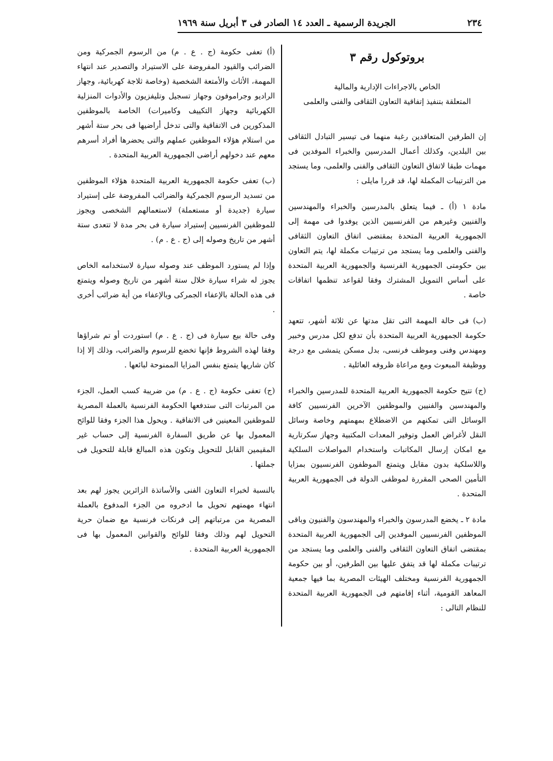٢٣٤ الجريدة الرسمية ـ العدد ١٤ الصادر فى ٣ أبريل سنة ١٩٦٩
بروتوكول رقم ٣
الخاص بالاجراءات الإدارية والمالية
المتعلقة بتنفيذ إتفاقية التعاون الثقافى والفنى والعلمى
إن الطرفين المتعاقدين رغبة منهما فى تيسير التبادل الثقافى بين البلدين، وكذلك أعمال المدرسين والخبراء الموفدين فى مهمات طبقا لاتفاق التعاون الثقافى والفنى والعلمى، وما يستجد من الترتيبات المكملة لها، قد قررا مايلى :
مادة ١ (أ) ـ فيما يتعلق بالمدرسين والخبراء والمهندسين والفنيين وغيرهم من الفرنسيين الذين يوفدوا فى مهمة إلى الجمهورية العربية المتحدة بمقتضى اتفاق التعاون الثقافى والفنى والعلمى وما يستجد من ترتيبات مكملة لها، يتم التعاون بين حكومتى الجمهورية الفرنسية والجمهورية العربية المتحدة على أساس التمويل المشترك وفقا لقواعد تنظمها اتفاقات خاصة .
(ب) فى حالة المهمة التى تقل مدتها عن ثلاثة أشهر، تتعهد حكومة الجمهورية العربية المتحدة بأن تدفع لكل مدرس وخبير ومهندس وفنى وموظف فرنسى، بدل مسكن يتمشى مع درجة ووظيفة المبعوث ومع مراعاة ظروفه العائلية .
(ج) تتيح حكومة الجمهورية العربية المتحدة للمدرسين والخبراء والمهندسين والفنيين والموظفين الآخرين الفرنسيين كافة الوسائل التى تمكنهم من الاضطلاع بمهمتهم وخاصة وسائل النقل لأغراض العمل وتوفير المعدات المكتبية وجهاز سكرتارية مع امكان إرسال المكاتبات واستخدام المواصلات السلكية واللاسلكية بدون مقابل ويتمتع الموظفون الفرنسيون بمزايا التأمين الصحى المقررة لموظفى الدولة فى الجمهورية العربية المتحدة .
مادة ٢ ـ يخضع المدرسون والخبراء والمهندسون والفنيون وباقى الموظفين الفرنسيين الموفدين إلى الجمهورية العربية المتحدة بمقتضى اتفاق التعاون الثقافى والفنى والعلمى وما يستجد من ترتيبات مكملة لها قد يتفق عليها بين الطرفين، أو بين حكومة الجمهورية الفرنسية ومختلف الهيئات المصرية بما فيها جمعية المعاهد القومية، أثناء إقامتهم فى الجمهورية العربية المتحدة للنظام التالى :
(أ) تعفى حكومة (ج . ع . م) من الرسوم الجمركية ومن الضرائب والقيود المفروضة على الاستيراد والتصدير عند انتهاء المهمة، الأثاث والأمتعة الشخصية (وخاصة ثلاجة كهربائية، وجهاز الراديو وجراموفون وجهاز تسجيل وتليفزيون والأدوات المنزلية الكهربائية وجهاز التكييف وكاميرات) الخاصة بالموظفين المذكورين فى الاتفاقية والتى تدخل أراضيها فى بحر ستة أشهر من استلام هؤلاء الموظفين عملهم والتى يحضرها أفراد أسرهم معهم عند دخولهم أراضى الجمهورية العربية المتحدة .
(ب) تعفى حكومة الجمهورية العربية المتحدة هؤلاء الموظفين من تسديد الرسوم الجمركية والضرائب المفروضة على إستيراد سيارة (جديدة أو مستعملة) لاستعمالهم الشخصى ويجوز للموظفين الفرنسيين إستيراد سيارة فى بحر مدة لا تتعدى ستة أشهر من تاريخ وصوله إلى (ج . ع . م) .
وإذا لم يستورد الموظف عند وصوله سيارة لاستخدامه الخاص يجوز له شراء سيارة خلال ستة أشهر من تاريخ وصوله ويتمتع فى هذه الحالة بالإعفاء الجمركى وبالإعفاء من أية ضرائب أخرى .
وفى حالة بيع سيارة فى (ج . ع . م) استوردت أو تم شراؤها وفقا لهذه الشروط فإنها تخضع للرسوم والضرائب، وذلك إلا إذا كان شاريها يتمتع بنفس المزايا الممنوحة لبائعها .
(ج) تعفى حكومة (ج . ع . م) من ضريبة كسب العمل، الجزء من المرتبات التى ستدفعها الحكومة الفرنسية بالعملة المصرية للموظفين المعينين فى الاتفاقية . ويحول هذا الجزء وفقا للوائح المعمول بها عن طريق السفارة الفرنسية إلى حساب غير المقيمين القابل للتحويل وتكون هذه المبالغ قابلة للتحويل فى جملتها .
بالنسبة لخبراء التعاون الفنى والأساتذة الزائرين يجوز لهم بعد انتهاء مهمتهم تحويل ما ادخروه من الجزء المدفوع بالعملة المصرية من مرتباتهم إلى فرنكات فرنسية مع ضمان حرية التحويل لهم وذلك وفقا للوائح والقوانين المعمول بها فى الجمهورية العربية المتحدة .